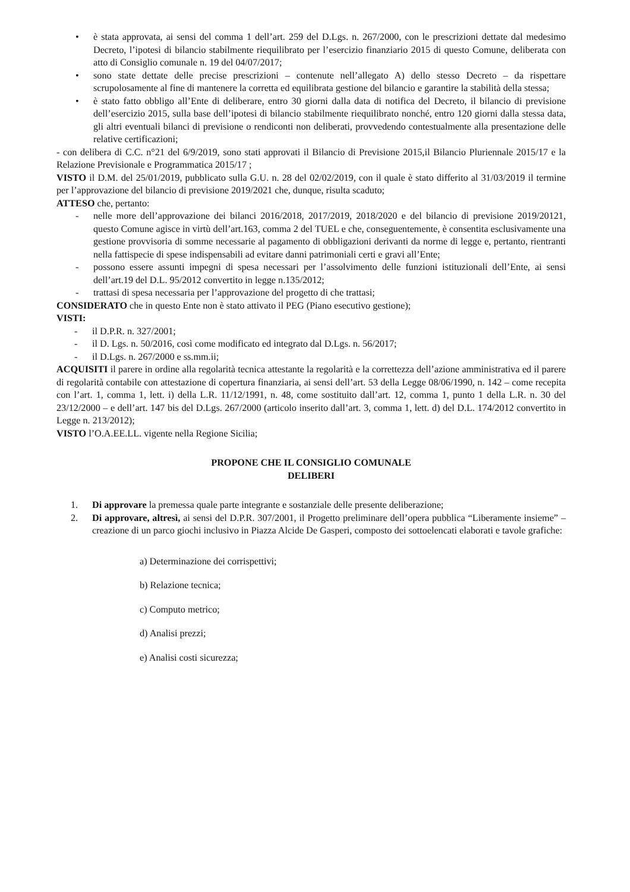• è stata approvata, ai sensi del comma 1 dell’art. 259 del D.Lgs. n. 267/2000, con le prescrizioni dettate dal medesimo Decreto, l’ipotesi di bilancio stabilmente riequilibrato per l’esercizio finanziario 2015 di questo Comune, deliberata con atto di Consiglio comunale n. 19 del 04/07/2017;
• sono state dettate delle precise prescrizioni – contenute nell’allegato A) dello stesso Decreto – da rispettare scrupolosamente al fine di mantenere la corretta ed equilibrata gestione del bilancio e garantire la stabilità della stessa;
• è stato fatto obbligo all’Ente di deliberare, entro 30 giorni dalla data di notifica del Decreto, il bilancio di previsione dell’esercizio 2015, sulla base dell’ipotesi di bilancio stabilmente riequilibrato nonché, entro 120 giorni dalla stessa data, gli altri eventuali bilanci di previsione o rendiconti non deliberati, provvedendo contestualmente alla presentazione delle relative certificazioni;
- con delibera di C.C. n°21 del 6/9/2019, sono stati approvati il Bilancio di Previsione 2015,il Bilancio Pluriennale 2015/17 e la Relazione Previsionale e Programmatica 2015/17 ;
VISTO il D.M. del 25/01/2019, pubblicato sulla G.U. n. 28 del 02/02/2019, con il quale è stato differito al 31/03/2019 il termine per l’approvazione del bilancio di previsione 2019/2021 che, dunque, risulta scaduto;
ATTESO che, pertanto:
- nelle more dell’approvazione dei bilanci 2016/2018, 2017/2019, 2018/2020 e del bilancio di previsione 2019/20121, questo Comune agisce in virtù dell’art.163, comma 2 del TUEL e che, conseguentemente, è consentita esclusivamente una gestione provvisoria di somme necessarie al pagamento di obbligazioni derivanti da norme di legge e, pertanto, rientranti nella fattispecie di spese indispensabili ad evitare danni patrimoniali certi e gravi all’Ente;
- possono essere assunti impegni di spesa necessari per l’assolvimento delle funzioni istituzionali dell’Ente, ai sensi dell’art.19 del D.L. 95/2012 convertito in legge n.135/2012;
- trattasi di spesa necessaria per l’approvazione del progetto di che trattasi;
CONSIDERATO che in questo Ente non è stato attivato il PEG (Piano esecutivo gestione);
VISTI:
- il D.P.R. n. 327/2001;
- il D. Lgs. n. 50/2016, così come modificato ed integrato dal D.Lgs. n. 56/2017;
- il D.Lgs. n. 267/2000 e ss.mm.ii;
ACQUISITI il parere in ordine alla regolarità tecnica attestante la regolarità e la correttezza dell’azione amministrativa ed il parere di regolarità contabile con attestazione di copertura finanziaria, ai sensi dell’art. 53 della Legge 08/06/1990, n. 142 – come recepita con l’art. 1, comma 1, lett. i) della L.R. 11/12/1991, n. 48, come sostituito dall’art. 12, comma 1, punto 1 della L.R. n. 30 del 23/12/2000 – e dell’art. 147 bis del D.Lgs. 267/2000 (articolo inserito dall’art. 3, comma 1, lett. d) del D.L. 174/2012 convertito in Legge n. 213/2012);
VISTO l’O.A.EE.LL. vigente nella Regione Sicilia;
PROPONE CHE IL CONSIGLIO COMUNALE
DELIBERI
1. Di approvare la premessa quale parte integrante e sostanziale delle presente deliberazione;
2. Di approvare, altresì, ai sensi del D.P.R. 307/2001, il Progetto preliminare dell’opera pubblica “Liberamente insieme” – creazione di un parco giochi inclusivo in Piazza Alcide De Gasperi, composto dei sottoelencati elaborati e tavole grafiche:
a) Determinazione dei corrispettivi;
b) Relazione tecnica;
c) Computo metrico;
d) Analisi prezzi;
e) Analisi costi sicurezza;